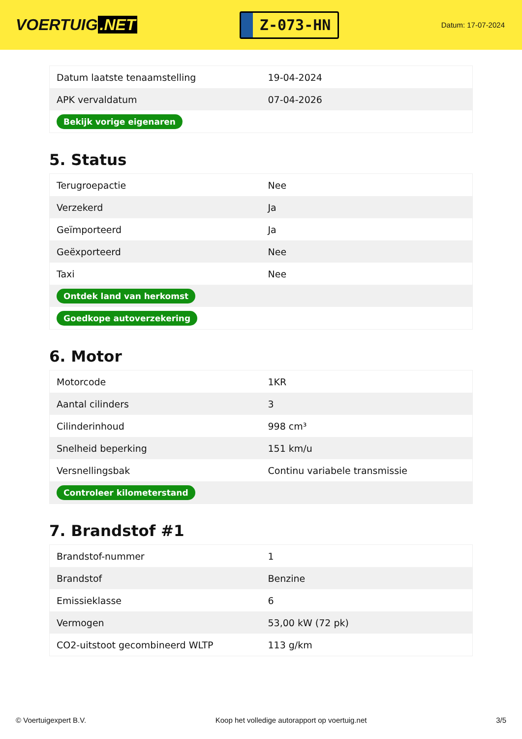VOERTUIG.NET
Z-073-HN
Datum: 17-07-2024
| Datum laatste tenaamstelling | 19-04-2024 |
| APK vervaldatum | 07-04-2026 |
| Bekijk vorige eigenaren | |
5. Status
| Terugroepactie | Nee |
| Verzekerd | Ja |
| Geïmporteerd | Ja |
| Geëxporteerd | Nee |
| Taxi | Nee |
| Ontdek land van herkomst | |
| Goedkope autoverzekering | |
6. Motor
| Motorcode | 1KR |
| Aantal cilinders | 3 |
| Cilinderinhoud | 998 cm³ |
| Snelheid beperking | 151 km/u |
| Versnellingsbak | Continu variabele transmissie |
| Controleer kilometerstand | |
7. Brandstof #1
| Brandstof-nummer | 1 |
| Brandstof | Benzine |
| Emissieklasse | 6 |
| Vermogen | 53,00 kW (72 pk) |
| CO2-uitstoot gecombineerd WLTP | 113 g/km |
© Voertuigexpert B.V. Koop het volledige autorapport op voertuig.net 3/5